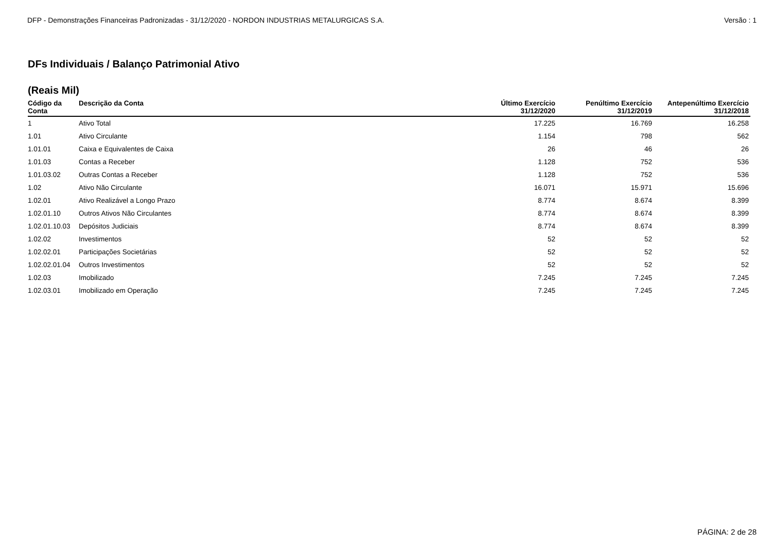DFP - Demonstrações Financeiras Padronizadas - 31/12/2020 - NORDON INDUSTRIAS METALURGICAS S.A. Versão : 1
DFs Individuais / Balanço Patrimonial Ativo
(Reais Mil)
| Código da Conta | Descrição da Conta | Último Exercício 31/12/2020 | Penúltimo Exercício 31/12/2019 | Antepenúltimo Exercício 31/12/2018 |
| --- | --- | --- | --- | --- |
| 1 | Ativo Total | 17.225 | 16.769 | 16.258 |
| 1.01 | Ativo Circulante | 1.154 | 798 | 562 |
| 1.01.01 | Caixa e Equivalentes de Caixa | 26 | 46 | 26 |
| 1.01.03 | Contas a Receber | 1.128 | 752 | 536 |
| 1.01.03.02 | Outras Contas a Receber | 1.128 | 752 | 536 |
| 1.02 | Ativo Não Circulante | 16.071 | 15.971 | 15.696 |
| 1.02.01 | Ativo Realizável a Longo Prazo | 8.774 | 8.674 | 8.399 |
| 1.02.01.10 | Outros Ativos Não Circulantes | 8.774 | 8.674 | 8.399 |
| 1.02.01.10.03 | Depósitos Judiciais | 8.774 | 8.674 | 8.399 |
| 1.02.02 | Investimentos | 52 | 52 | 52 |
| 1.02.02.01 | Participações Societárias | 52 | 52 | 52 |
| 1.02.02.01.04 | Outros Investimentos | 52 | 52 | 52 |
| 1.02.03 | Imobilizado | 7.245 | 7.245 | 7.245 |
| 1.02.03.01 | Imobilizado em Operação | 7.245 | 7.245 | 7.245 |
PÁGINA: 2 de 28